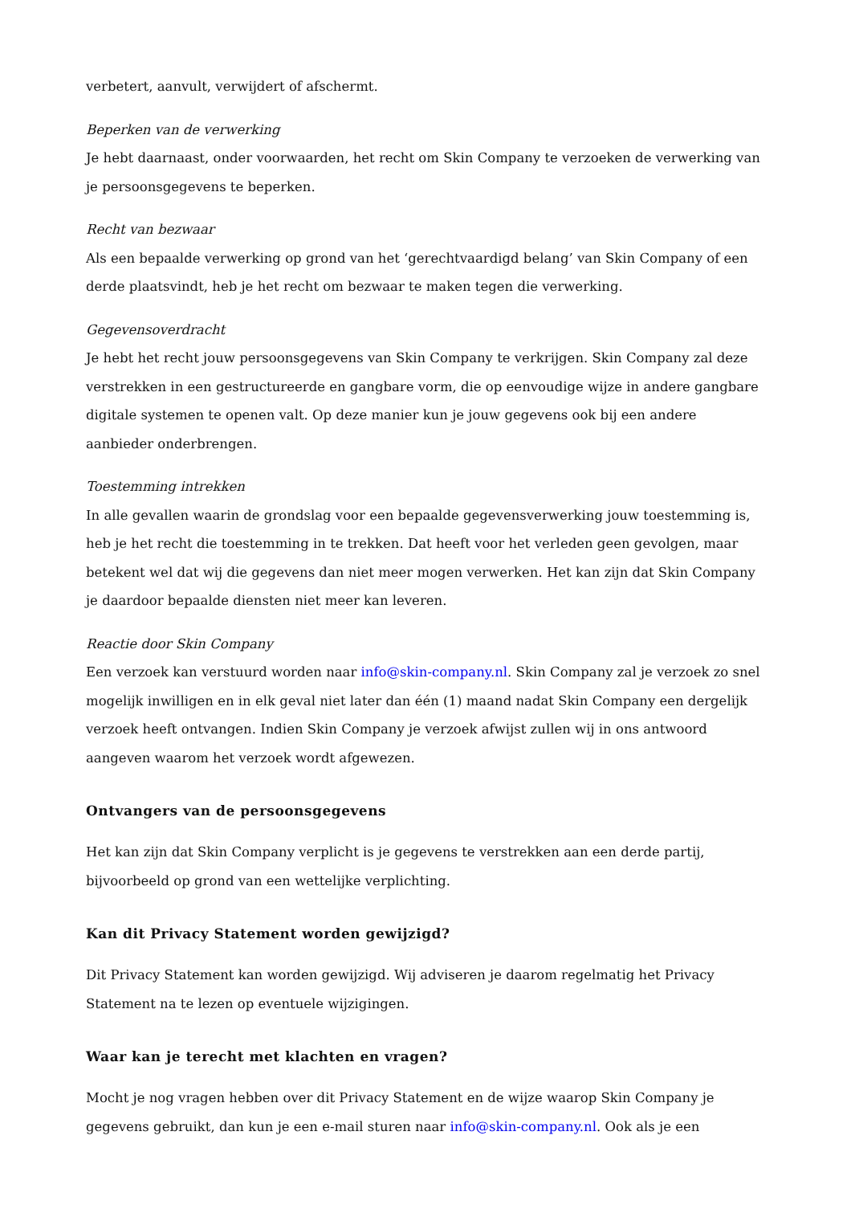verbetert, aanvult, verwijdert of afschermt.
Beperken van de verwerking
Je hebt daarnaast, onder voorwaarden, het recht om Skin Company te verzoeken de verwerking van je persoonsgegevens te beperken.
Recht van bezwaar
Als een bepaalde verwerking op grond van het ‘gerechtvaardigd belang’ van Skin Company of een derde plaatsvindt, heb je het recht om bezwaar te maken tegen die verwerking.
Gegevensoverdracht
Je hebt het recht jouw persoonsgegevens van Skin Company te verkrijgen. Skin Company zal deze verstrekken in een gestructureerde en gangbare vorm, die op eenvoudige wijze in andere gangbare digitale systemen te openen valt. Op deze manier kun je jouw gegevens ook bij een andere aanbieder onderbrengen.
Toestemming intrekken
In alle gevallen waarin de grondslag voor een bepaalde gegevensverwerking jouw toestemming is, heb je het recht die toestemming in te trekken. Dat heeft voor het verleden geen gevolgen, maar betekent wel dat wij die gegevens dan niet meer mogen verwerken. Het kan zijn dat Skin Company je daardoor bepaalde diensten niet meer kan leveren.
Reactie door Skin Company
Een verzoek kan verstuurd worden naar info@skin-company.nl. Skin Company zal je verzoek zo snel mogelijk inwilligen en in elk geval niet later dan één (1) maand nadat Skin Company een dergelijk verzoek heeft ontvangen. Indien Skin Company je verzoek afwijst zullen wij in ons antwoord aangeven waarom het verzoek wordt afgewezen.
Ontvangers van de persoonsgegevens
Het kan zijn dat Skin Company verplicht is je gegevens te verstrekken aan een derde partij, bijvoorbeeld op grond van een wettelijke verplichting.
Kan dit Privacy Statement worden gewijzigd?
Dit Privacy Statement kan worden gewijzigd. Wij adviseren je daarom regelmatig het Privacy Statement na te lezen op eventuele wijzigingen.
Waar kan je terecht met klachten en vragen?
Mocht je nog vragen hebben over dit Privacy Statement en de wijze waarop Skin Company je gegevens gebruikt, dan kun je een e-mail sturen naar info@skin-company.nl. Ook als je een